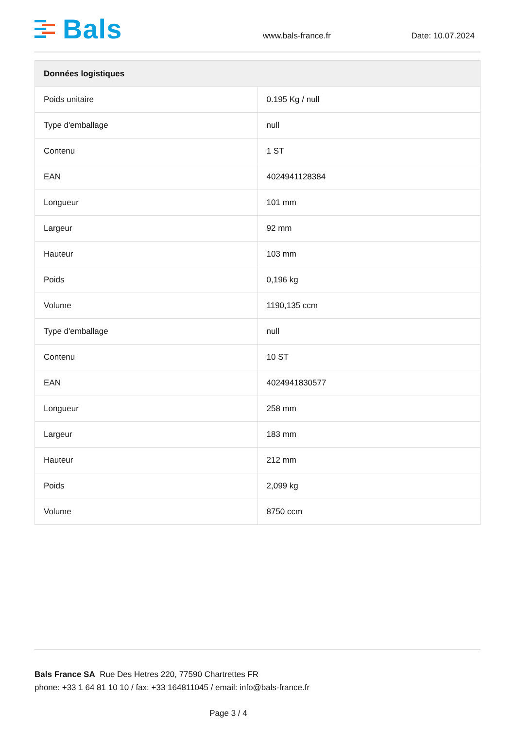Bals
www.bals-france.fr Date: 10.07.2024
| Données logistiques | |
| --- | --- |
| Poids unitaire | 0.195 Kg / null |
| Type d'emballage | null |
| Contenu | 1 ST |
| EAN | 4024941128384 |
| Longueur | 101 mm |
| Largeur | 92 mm |
| Hauteur | 103 mm |
| Poids | 0,196 kg |
| Volume | 1190,135 ccm |
| Type d'emballage | null |
| Contenu | 10 ST |
| EAN | 4024941830577 |
| Longueur | 258 mm |
| Largeur | 183 mm |
| Hauteur | 212 mm |
| Poids | 2,099 kg |
| Volume | 8750 ccm |
Bals France SA Rue Des Hetres 220, 77590 Chartrettes FR
phone: +33 1 64 81 10 10 / fax: +33 164811045 / email: info@bals-france.fr
Page 3 / 4